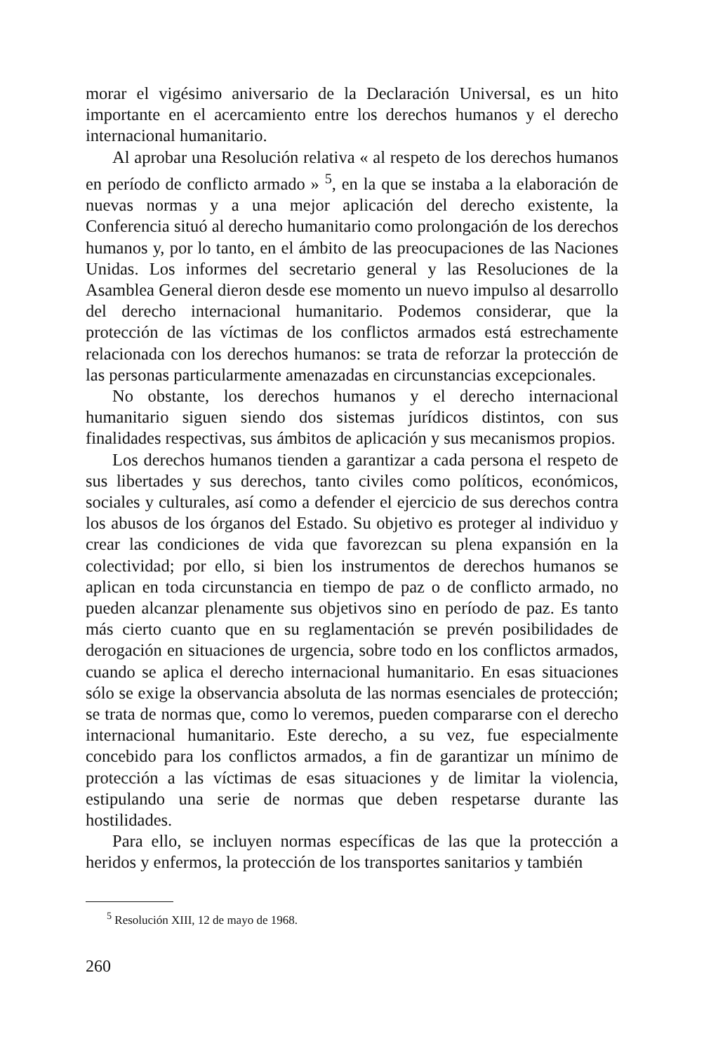morar el vigésimo aniversario de la Declaración Universal, es un hito importante en el acercamiento entre los derechos humanos y el derecho internacional humanitario.
Al aprobar una Resolución relativa « al respeto de los derechos humanos en período de conflicto armado » <sup>5</sup>, en la que se instaba a la elaboración de nuevas normas y a una mejor aplicación del derecho existente, la Conferencia situó al derecho humanitario como prolongación de los derechos humanos y, por lo tanto, en el ámbito de las preocupaciones de las Naciones Unidas. Los informes del secretario general y las Resoluciones de la Asamblea General dieron desde ese momento un nuevo impulso al desarrollo del derecho internacional humanitario. Podemos considerar, que la protección de las víctimas de los conflictos armados está estrechamente relacionada con los derechos humanos: se trata de reforzar la protección de las personas particularmente amenazadas en circunstancias excepcionales.
No obstante, los derechos humanos y el derecho internacional humanitario siguen siendo dos sistemas jurídicos distintos, con sus finalidades respectivas, sus ámbitos de aplicación y sus mecanismos propios.
Los derechos humanos tienden a garantizar a cada persona el respeto de sus libertades y sus derechos, tanto civiles como políticos, económicos, sociales y culturales, así como a defender el ejercicio de sus derechos contra los abusos de los órganos del Estado. Su objetivo es proteger al individuo y crear las condiciones de vida que favorezcan su plena expansión en la colectividad; por ello, si bien los instrumentos de derechos humanos se aplican en toda circunstancia en tiempo de paz o de conflicto armado, no pueden alcanzar plenamente sus objetivos sino en período de paz. Es tanto más cierto cuanto que en su reglamentación se prevén posibilidades de derogación en situaciones de urgencia, sobre todo en los conflictos armados, cuando se aplica el derecho internacional humanitario. En esas situaciones sólo se exige la observancia absoluta de las normas esenciales de protección; se trata de normas que, como lo veremos, pueden compararse con el derecho internacional humanitario. Este derecho, a su vez, fue especialmente concebido para los conflictos armados, a fin de garantizar un mínimo de protección a las víctimas de esas situaciones y de limitar la violencia, estipulando una serie de normas que deben respetarse durante las hostilidades.
Para ello, se incluyen normas específicas de las que la protección a heridos y enfermos, la protección de los transportes sanitarios y también
<sup>5</sup> Resolución XIII, 12 de mayo de 1968.
260